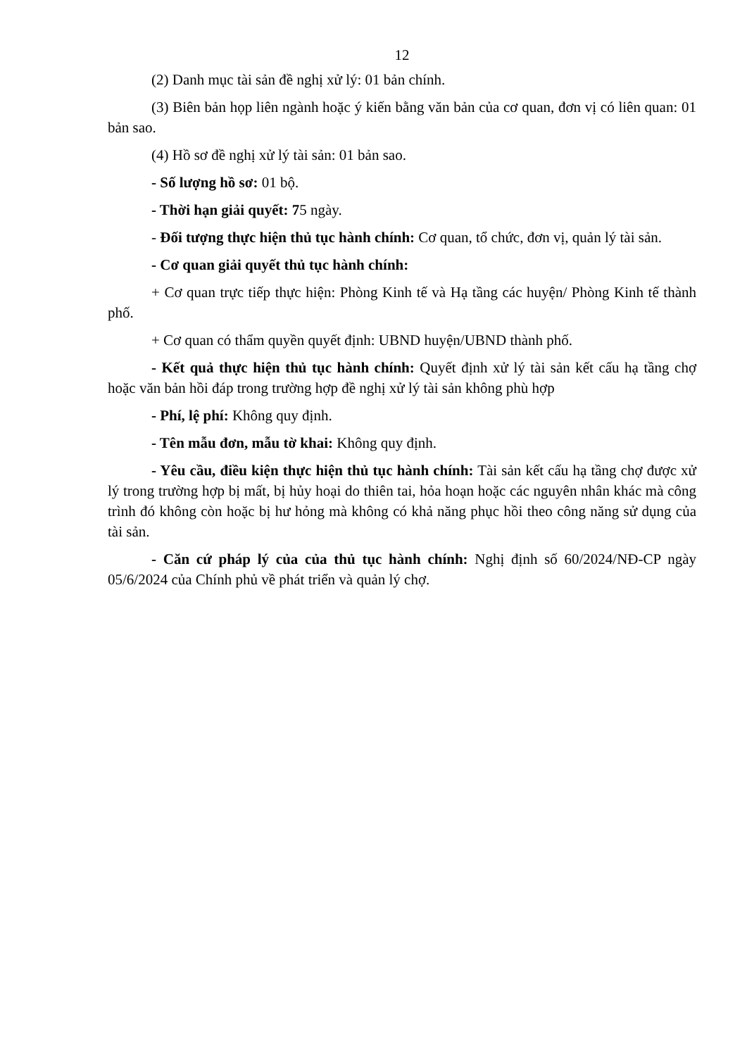12
(2) Danh mục tài sản đề nghị xử lý: 01 bản chính.
(3) Biên bản họp liên ngành hoặc ý kiến bằng văn bản của cơ quan, đơn vị có liên quan: 01 bản sao.
(4) Hồ sơ đề nghị xử lý tài sản: 01 bản sao.
- Số lượng hồ sơ: 01 bộ.
- Thời hạn giải quyết: 75 ngày.
- Đối tượng thực hiện thủ tục hành chính: Cơ quan, tổ chức, đơn vị, quản lý tài sản.
- Cơ quan giải quyết thủ tục hành chính:
+ Cơ quan trực tiếp thực hiện: Phòng Kinh tế và Hạ tầng các huyện/ Phòng Kinh tế thành phố.
+ Cơ quan có thẩm quyền quyết định: UBND huyện/UBND thành phố.
- Kết quả thực hiện thủ tục hành chính: Quyết định xử lý tài sản kết cấu hạ tầng chợ hoặc văn bản hồi đáp trong trường hợp đề nghị xử lý tài sản không phù hợp
- Phí, lệ phí: Không quy định.
- Tên mẫu đơn, mẫu tờ khai: Không quy định.
- Yêu cầu, điều kiện thực hiện thủ tục hành chính: Tài sản kết cấu hạ tầng chợ được xử lý trong trường hợp bị mất, bị hủy hoại do thiên tai, hỏa hoạn hoặc các nguyên nhân khác mà công trình đó không còn hoặc bị hư hỏng mà không có khả năng phục hồi theo công năng sử dụng của tài sản.
- Căn cứ pháp lý của của thủ tục hành chính: Nghị định số 60/2024/NĐ-CP ngày 05/6/2024 của Chính phủ về phát triển và quản lý chợ.